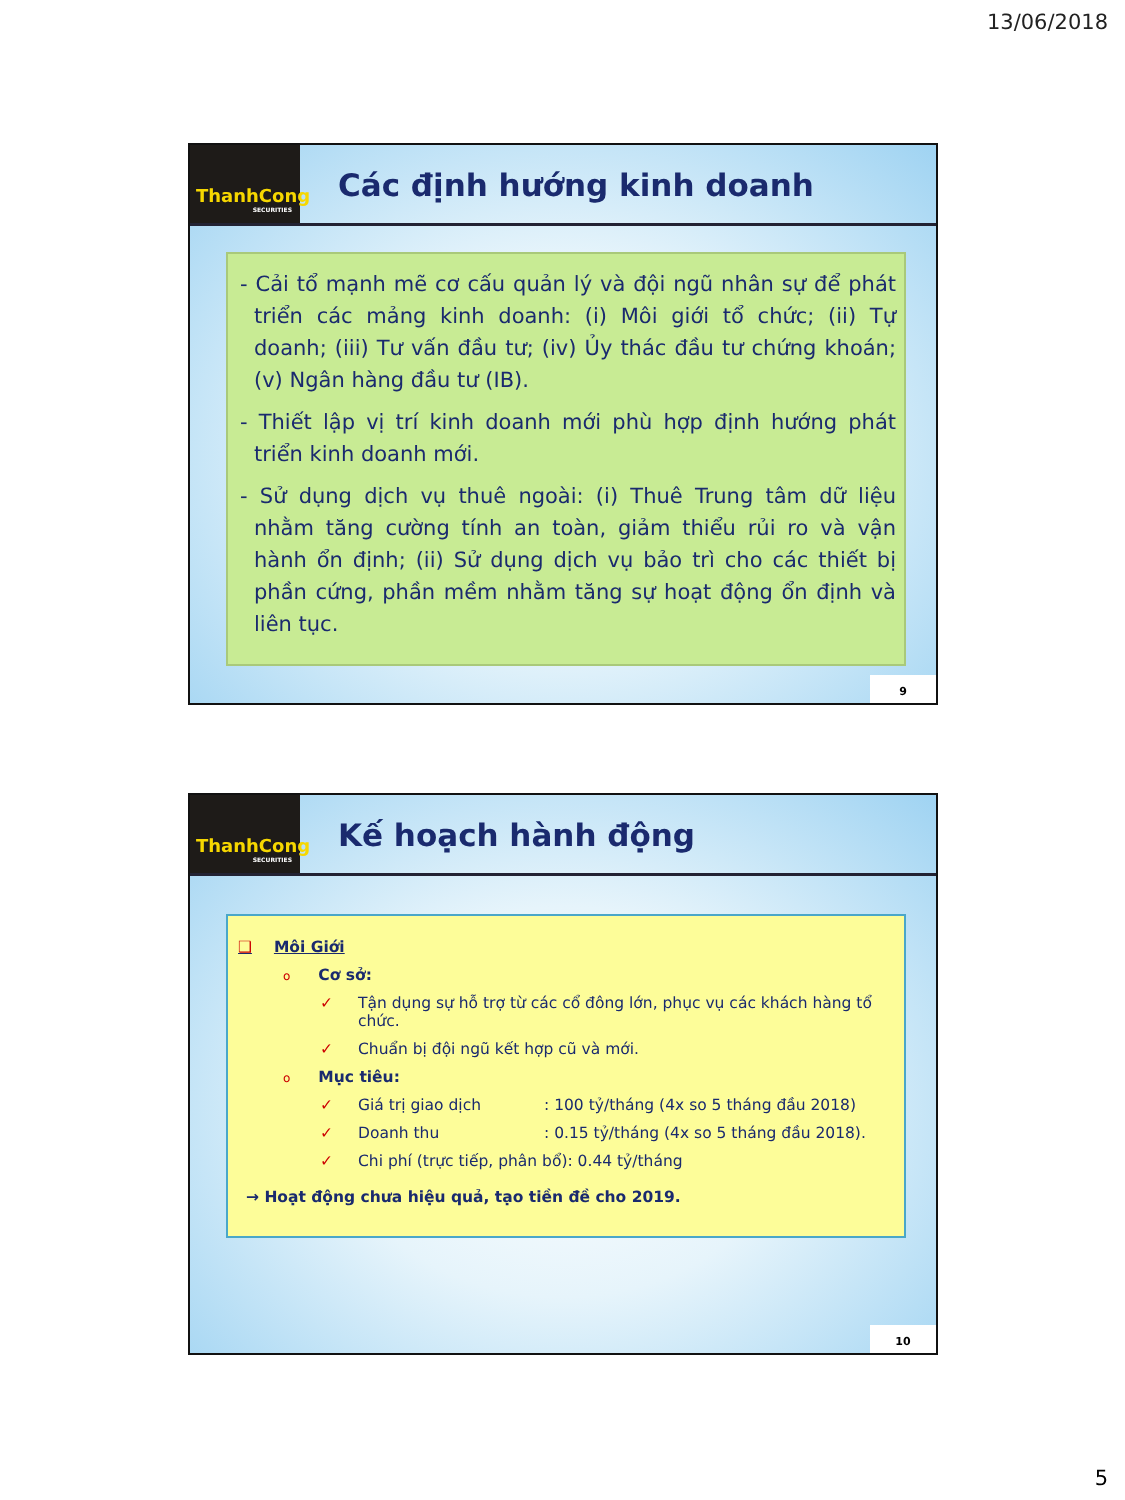13/06/2018
ThanhCong
SECURITIES
Các định hướng kinh doanh
- Cải tổ mạnh mẽ cơ cấu quản lý và đội ngũ nhân sự để phát triển các mảng kinh doanh: (i) Môi giới tổ chức; (ii) Tự doanh; (iii) Tư vấn đầu tư; (iv) Ủy thác đầu tư chứng khoán; (v) Ngân hàng đầu tư (IB).
- Thiết lập vị trí kinh doanh mới phù hợp định hướng phát triển kinh doanh mới.
- Sử dụng dịch vụ thuê ngoài: (i) Thuê Trung tâm dữ liệu nhằm tăng cường tính an toàn, giảm thiểu rủi ro và vận hành ổn định; (ii) Sử dụng dịch vụ bảo trì cho các thiết bị phần cứng, phần mềm nhằm tăng sự hoạt động ổn định và liên tục.
9
ThanhCong
SECURITIES
Kế hoạch hành động
❑ Môi Giới
o Cơ sở:
✓ Tận dụng sự hỗ trợ từ các cổ đông lớn, phục vụ các khách hàng tổ chức.
✓ Chuẩn bị đội ngũ kết hợp cũ và mới.
o Mục tiêu:
✓ Giá trị giao dịch: 100 tỷ/tháng (4x so 5 tháng đầu 2018)
✓ Doanh thu: 0.15 tỷ/tháng (4x so 5 tháng đầu 2018).
✓ Chi phí (trực tiếp, phân bổ): 0.44 tỷ/tháng
→ Hoạt động chưa hiệu quả, tạo tiền đề cho 2019.
10
5